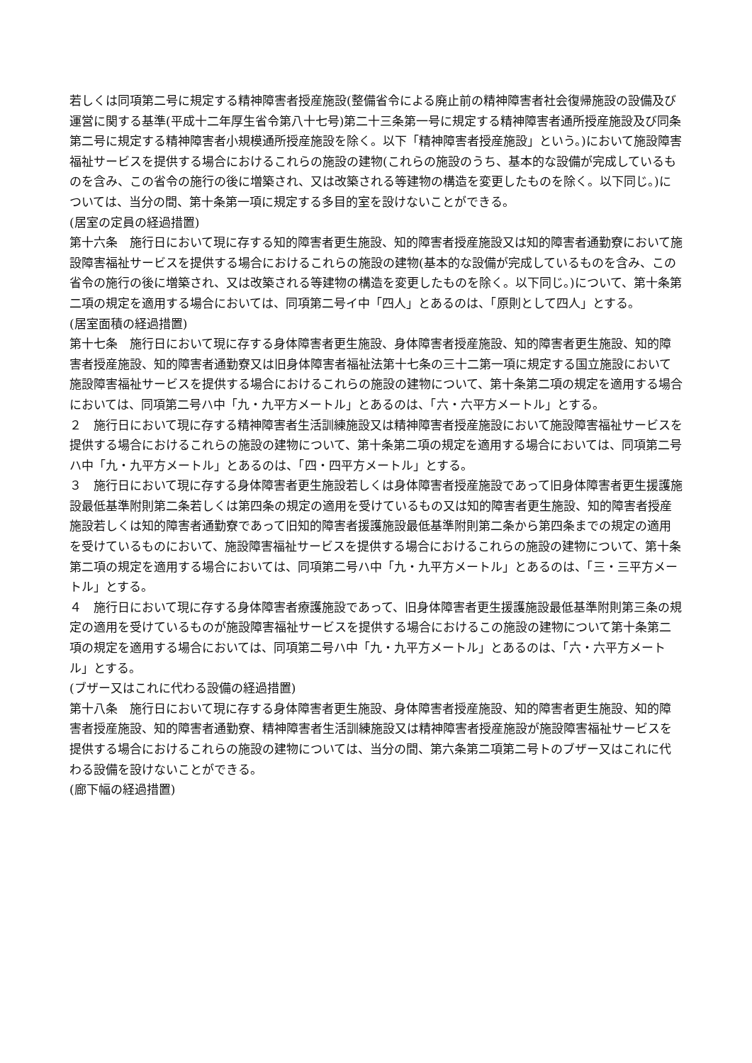若しくは同項第二号に規定する精神障害者授産施設(整備省令による廃止前の精神障害者社会復帰施設の設備及び運営に関する基準(平成十二年厚生省令第八十七号)第二十三条第一号に規定する精神障害者通所授産施設及び同条第二号に規定する精神障害者小規模通所授産施設を除く。以下「精神障害者授産施設」という。)において施設障害福祉サービスを提供する場合におけるこれらの施設の建物(これらの施設のうち、基本的な設備が完成しているものを含み、この省令の施行の後に増築され、又は改築される等建物の構造を変更したものを除く。以下同じ。)については、当分の間、第十条第一項に規定する多目的室を設けないことができる。
(居室の定員の経過措置)
第十六条　施行日において現に存する知的障害者更生施設、知的障害者授産施設又は知的障害者通勤寮において施設障害福祉サービスを提供する場合におけるこれらの施設の建物(基本的な設備が完成しているものを含み、この省令の施行の後に増築され、又は改築される等建物の構造を変更したものを除く。以下同じ。)について、第十条第二項の規定を適用する場合においては、同項第二号イ中「四人」とあるのは、「原則として四人」とする。
(居室面積の経過措置)
第十七条　施行日において現に存する身体障害者更生施設、身体障害者授産施設、知的障害者更生施設、知的障害者授産施設、知的障害者通勤寮又は旧身体障害者福祉法第十七条の三十二第一項に規定する国立施設において施設障害福祉サービスを提供する場合におけるこれらの施設の建物について、第十条第二項の規定を適用する場合においては、同項第二号ハ中「九・九平方メートル」とあるのは、「六・六平方メートル」とする。
２　施行日において現に存する精神障害者生活訓練施設又は精神障害者授産施設において施設障害福祉サービスを提供する場合におけるこれらの施設の建物について、第十条第二項の規定を適用する場合においては、同項第二号ハ中「九・九平方メートル」とあるのは、「四・四平方メートル」とする。
３　施行日において現に存する身体障害者更生施設若しくは身体障害者授産施設であって旧身体障害者更生援護施設最低基準附則第二条若しくは第四条の規定の適用を受けているもの又は知的障害者更生施設、知的障害者授産施設若しくは知的障害者通勤寮であって旧知的障害者援護施設最低基準附則第二条から第四条までの規定の適用を受けているものにおいて、施設障害福祉サービスを提供する場合におけるこれらの施設の建物について、第十条第二項の規定を適用する場合においては、同項第二号ハ中「九・九平方メートル」とあるのは、「三・三平方メートル」とする。
４　施行日において現に存する身体障害者療護施設であって、旧身体障害者更生援護施設最低基準附則第三条の規定の適用を受けているものが施設障害福祉サービスを提供する場合におけるこの施設の建物について第十条第二項の規定を適用する場合においては、同項第二号ハ中「九・九平方メートル」とあるのは、「六・六平方メートル」とする。
(ブザー又はこれに代わる設備の経過措置)
第十八条　施行日において現に存する身体障害者更生施設、身体障害者授産施設、知的障害者更生施設、知的障害者授産施設、知的障害者通勤寮、精神障害者生活訓練施設又は精神障害者授産施設が施設障害福祉サービスを提供する場合におけるこれらの施設の建物については、当分の間、第六条第二項第二号トのブザー又はこれに代わる設備を設けないことができる。
(廊下幅の経過措置)